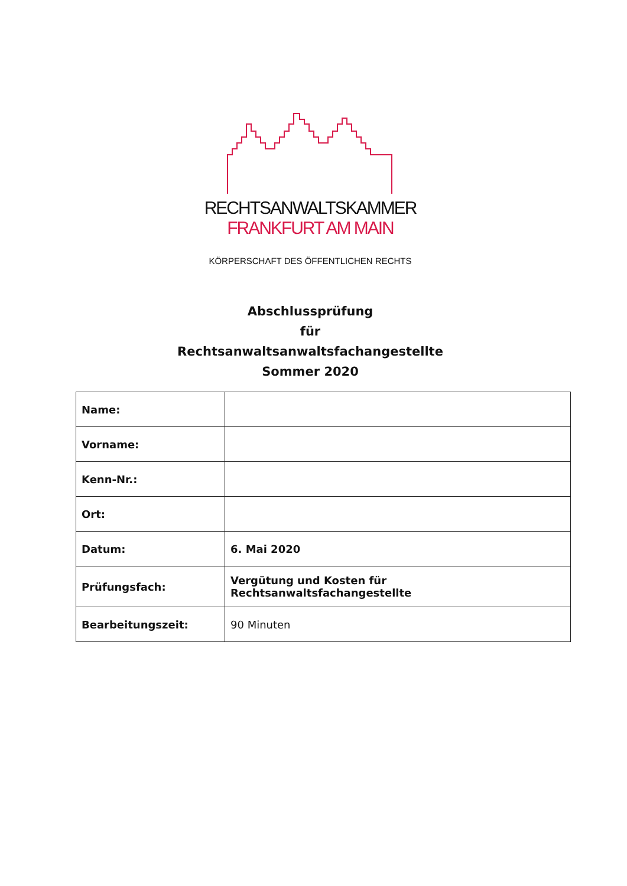RECHTSANWALTSKAMMER
FRANKFURT AM MAIN
KÖRPERSCHAFT DES ÖFFENTLICHEN RECHTS
Abschlussprüfung
für
Rechtsanwaltsanwaltsfachangestellte
Sommer 2020
| Name: | |
| Vorname: | |
| Kenn-Nr.: | |
| Ort: | |
| Datum: | 6. Mai 2020 |
| Prüfungsfach: | Vergütung und Kosten für Rechtsanwaltsfachangestellte |
| Bearbeitungszeit: | 90 Minuten |